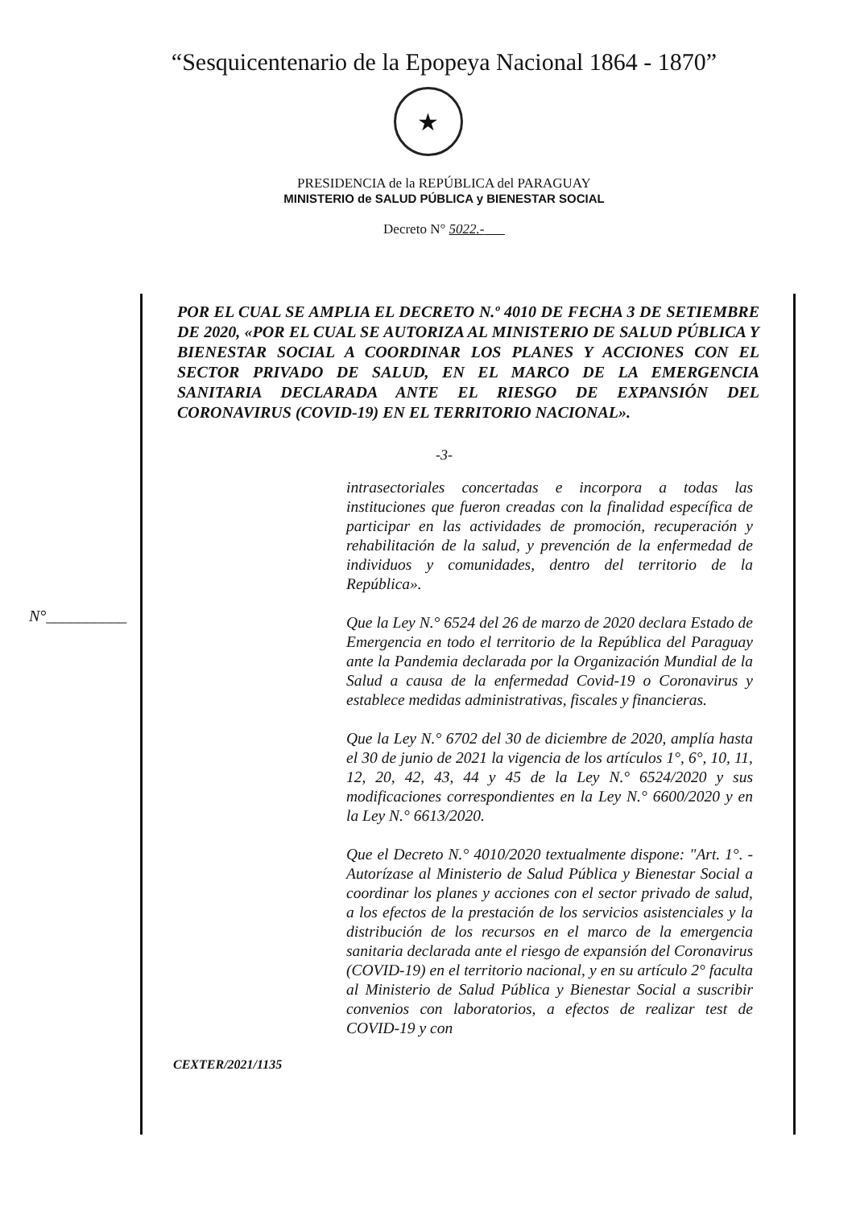“Sesquicentenario de la Epopeya Nacional 1864 - 1870”
★
PRESIDENCIA de la REPÚBLICA del PARAGUAY
MINISTERIO de SALUD PÚBLICA y BIENESTAR SOCIAL
Decreto N° 5022.-
POR EL CUAL SE AMPLIA EL DECRETO N.º 4010 DE FECHA 3 DE SETIEMBRE DE 2020, «POR EL CUAL SE AUTORIZA AL MINISTERIO DE SALUD PÚBLICA Y BIENESTAR SOCIAL A COORDINAR LOS PLANES Y ACCIONES CON EL SECTOR PRIVADO DE SALUD, EN EL MARCO DE LA EMERGENCIA SANITARIA DECLARADA ANTE EL RIESGO DE EXPANSIÓN DEL CORONAVIRUS (COVID-19) EN EL TERRITORIO NACIONAL».
-3-
N°__________
intrasectoriales concertadas e incorpora a todas las instituciones que fueron creadas con la finalidad específica de participar en las actividades de promoción, recuperación y rehabilitación de la salud, y prevención de la enfermedad de individuos y comunidades, dentro del territorio de la República».
Que la Ley N.° 6524 del 26 de marzo de 2020 declara Estado de Emergencia en todo el territorio de la República del Paraguay ante la Pandemia declarada por la Organización Mundial de la Salud a causa de la enfermedad Covid-19 o Coronavirus y establece medidas administrativas, fiscales y financieras.
Que la Ley N.° 6702 del 30 de diciembre de 2020, amplía hasta el 30 de junio de 2021 la vigencia de los artículos 1°, 6°, 10, 11, 12, 20, 42, 43, 44 y 45 de la Ley N.° 6524/2020 y sus modificaciones correspondientes en la Ley N.° 6600/2020 y en la Ley N.° 6613/2020.
Que el Decreto N.° 4010/2020 textualmente dispone: "Art. 1°. - Autorízase al Ministerio de Salud Pública y Bienestar Social a coordinar los planes y acciones con el sector privado de salud, a los efectos de la prestación de los servicios asistenciales y la distribución de los recursos en el marco de la emergencia sanitaria declarada ante el riesgo de expansión del Coronavirus (COVID-19) en el territorio nacional, y en su artículo 2° faculta al Ministerio de Salud Pública y Bienestar Social a suscribir convenios con laboratorios, a efectos de realizar test de COVID-19 y con
CEXTER/2021/1135